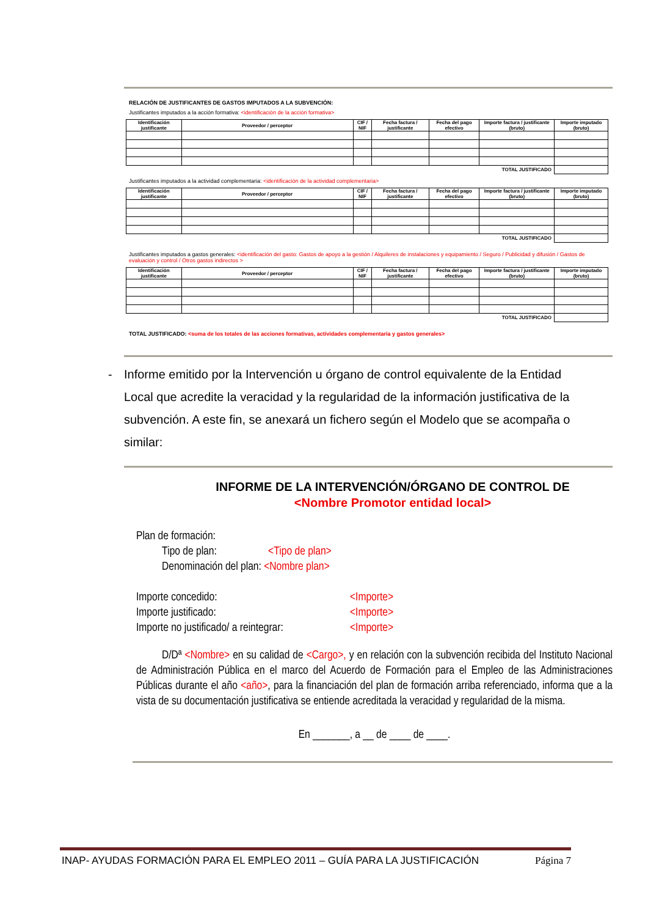RELACIÓN DE JUSTIFICANTES DE GASTOS IMPUTADOS A LA SUBVENCIÓN:
Justificantes imputados a la acción formativa: <identificación de la acción formativa>
| Identificación justificante | Proveedor / perceptor | CIF / NIF | Fecha factura / justificante | Fecha del pago efectivo | Importe factura / justificante (bruto) | Importe imputado (bruto) |
| --- | --- | --- | --- | --- | --- | --- |
| TOTAL JUSTIFICADO | | | | | | |
Justificantes imputados a la actividad complementaria: <identificación de la actividad complementaria>
| Identificación justificante | Proveedor / perceptor | CIF / NIF | Fecha factura / justificante | Fecha del pago efectivo | Importe factura / justificante (bruto) | Importe imputado (bruto) |
| --- | --- | --- | --- | --- | --- | --- |
| TOTAL JUSTIFICADO | | | | | | |
Justificantes imputados a gastos generales: <identificación del gasto: Gastos de apoyo a la gestión / Alquileres de instalaciones y equipamiento / Seguro / Publicidad y difusión / Gastos de evaluación y control / Otros gastos indirectos >
| Identificación justificante | Proveedor / perceptor | CIF / NIF | Fecha factura / justificante | Fecha del pago efectivo | Importe factura / justificante (bruto) | Importe imputado (bruto) |
| --- | --- | --- | --- | --- | --- | --- |
| TOTAL JUSTIFICADO | | | | | | |
TOTAL JUSTIFICADO: <suma de los totales de las acciones formativas, actividades complementaria y gastos generales>
- Informe emitido por la Intervención u órgano de control equivalente de la Entidad Local que acredite la veracidad y la regularidad de la información justificativa de la subvención. A este fin, se anexará un fichero según el Modelo que se acompaña o similar:
INFORME DE LA INTERVENCIÓN/ÓRGANO DE CONTROL DE
<Nombre Promotor entidad local>
Plan de formación:
Tipo de plan: <Tipo de plan>
Denominación del plan: <Nombre plan>
Importe concedido: <Importe>
Importe justificado: <Importe>
Importe no justificado/ a reintegrar: <Importe>
D/Dª <Nombre> en su calidad de <Cargo>, y en relación con la subvención recibida del Instituto Nacional de Administración Pública en el marco del Acuerdo de Formación para el Empleo de las Administraciones Públicas durante el año <año>, para la financiación del plan de formación arriba referenciado, informa que a la vista de su documentación justificativa se entiende acreditada la veracidad y regularidad de la misma.
En _______, a __ de ____ de ____.
INAP- AYUDAS FORMACIÓN PARA EL EMPLEO 2011 – GUÍA PARA LA JUSTIFICACIÓN Página 7